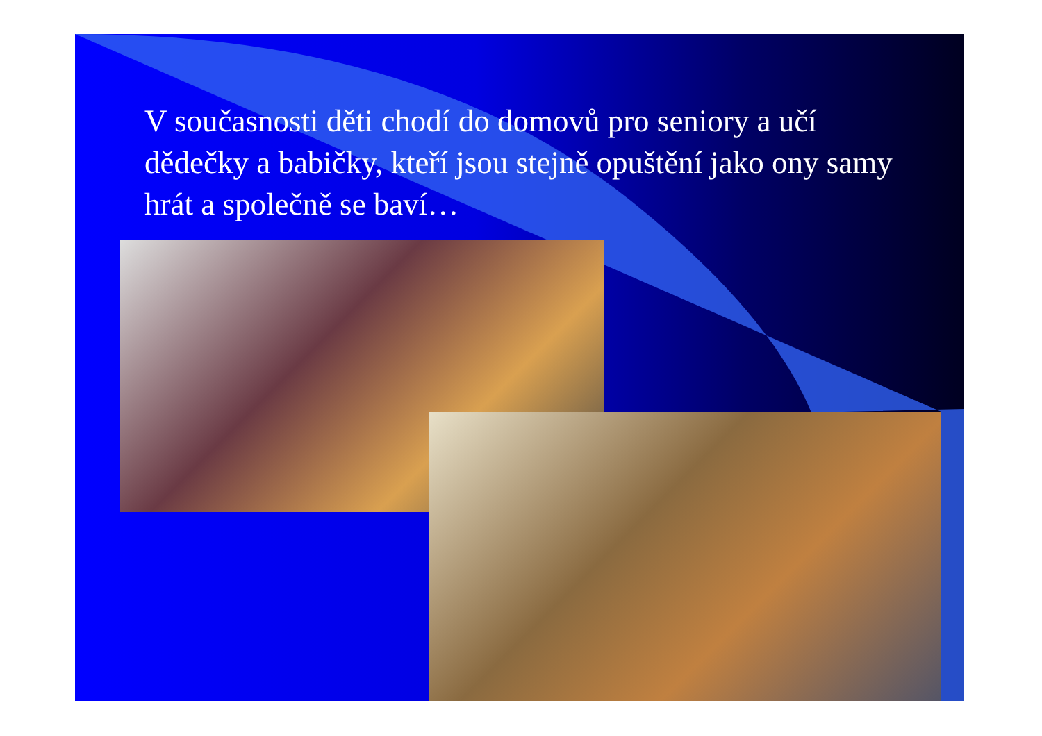V současnosti děti chodí do domovů pro seniory a učí dědečky a babičky, kteří jsou stejně opuštění jako ony samy hrát a společně se baví…